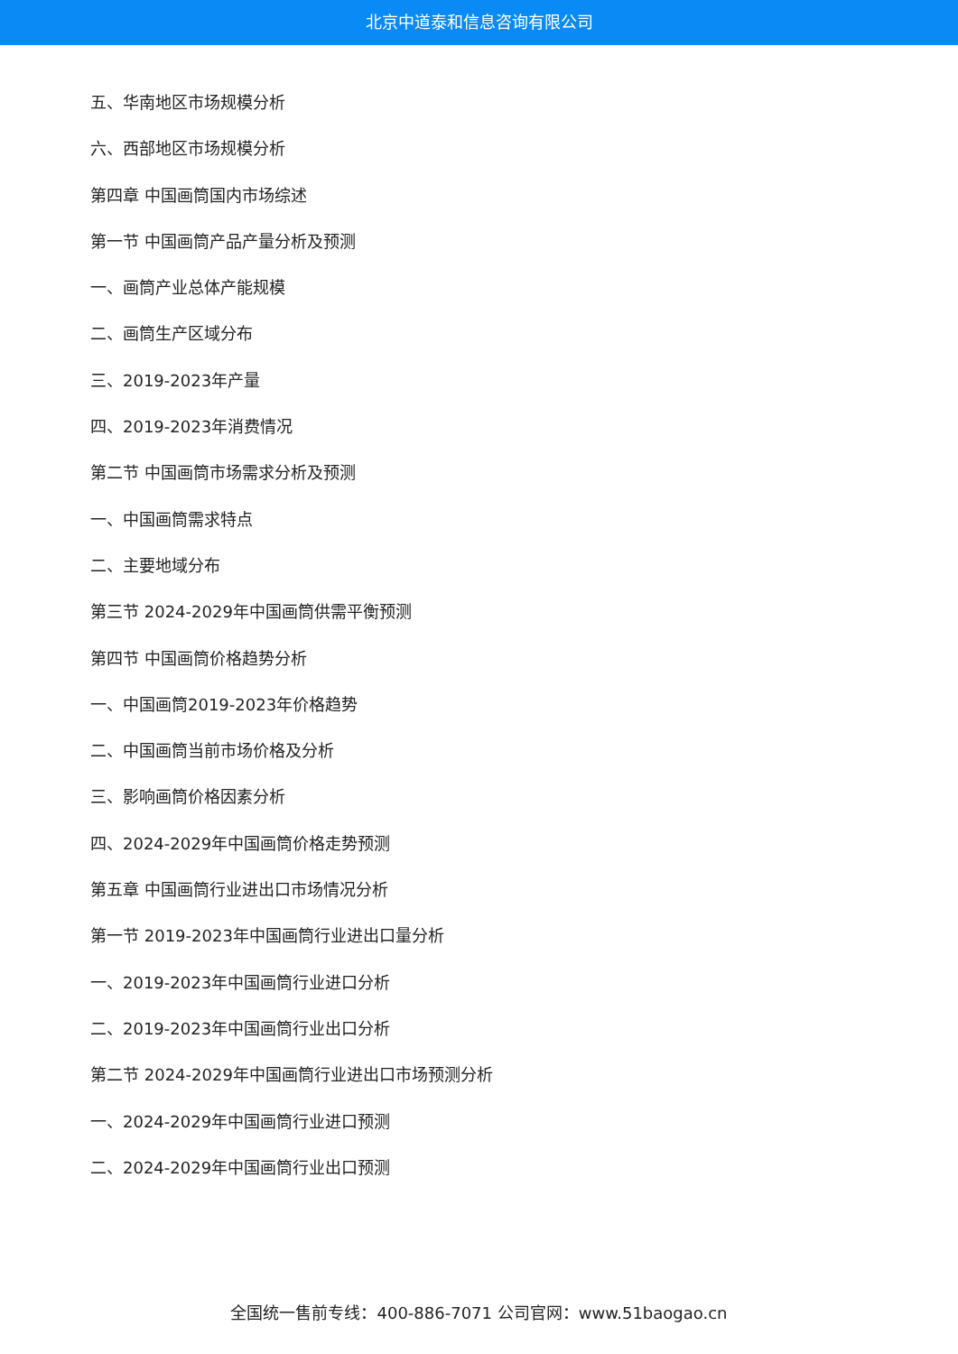北京中道泰和信息咨询有限公司
五、华南地区市场规模分析
六、西部地区市场规模分析
第四章 中国画筒国内市场综述
第一节 中国画筒产品产量分析及预测
一、画筒产业总体产能规模
二、画筒生产区域分布
三、2019-2023年产量
四、2019-2023年消费情况
第二节 中国画筒市场需求分析及预测
一、中国画筒需求特点
二、主要地域分布
第三节 2024-2029年中国画筒供需平衡预测
第四节 中国画筒价格趋势分析
一、中国画筒2019-2023年价格趋势
二、中国画筒当前市场价格及分析
三、影响画筒价格因素分析
四、2024-2029年中国画筒价格走势预测
第五章 中国画筒行业进出口市场情况分析
第一节 2019-2023年中国画筒行业进出口量分析
一、2019-2023年中国画筒行业进口分析
二、2019-2023年中国画筒行业出口分析
第二节 2024-2029年中国画筒行业进出口市场预测分析
一、2024-2029年中国画筒行业进口预测
二、2024-2029年中国画筒行业出口预测
全国统一售前专线：400-886-7071 公司官网：www.51baogao.cn